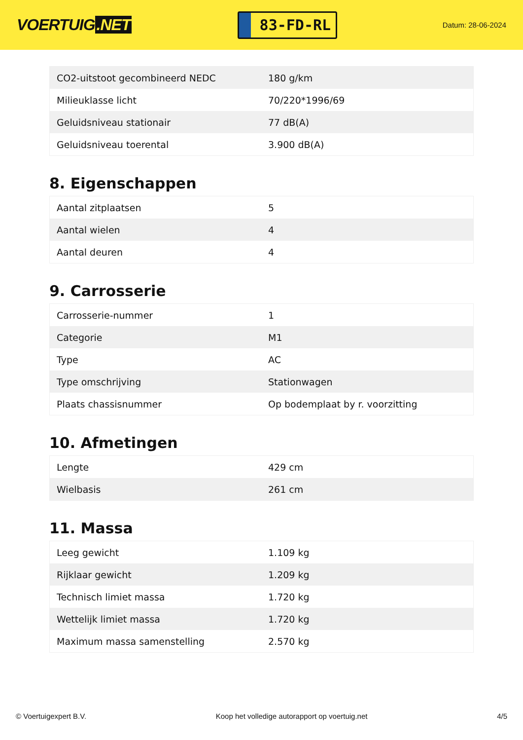VOERTUIG.NET
83-FD-RL
Datum: 28-06-2024
| CO2-uitstoot gecombineerd NEDC | 180 g/km |
| Milieuklasse licht | 70/220*1996/69 |
| Geluidsniveau stationair | 77 dB(A) |
| Geluidsniveau toerental | 3.900 dB(A) |
8. Eigenschappen
| Aantal zitplaatsen | 5 |
| Aantal wielen | 4 |
| Aantal deuren | 4 |
9. Carrosserie
| Carrosserie-nummer | 1 |
| Categorie | M1 |
| Type | AC |
| Type omschrijving | Stationwagen |
| Plaats chassisnummer | Op bodemplaat by r. voorzitting |
10. Afmetingen
| Lengte | 429 cm |
| Wielbasis | 261 cm |
11. Massa
| Leeg gewicht | 1.109 kg |
| Rijklaar gewicht | 1.209 kg |
| Technisch limiet massa | 1.720 kg |
| Wettelijk limiet massa | 1.720 kg |
| Maximum massa samenstelling | 2.570 kg |
© Voertuigexpert B.V. Koop het volledige autorapport op voertuig.net 4/5